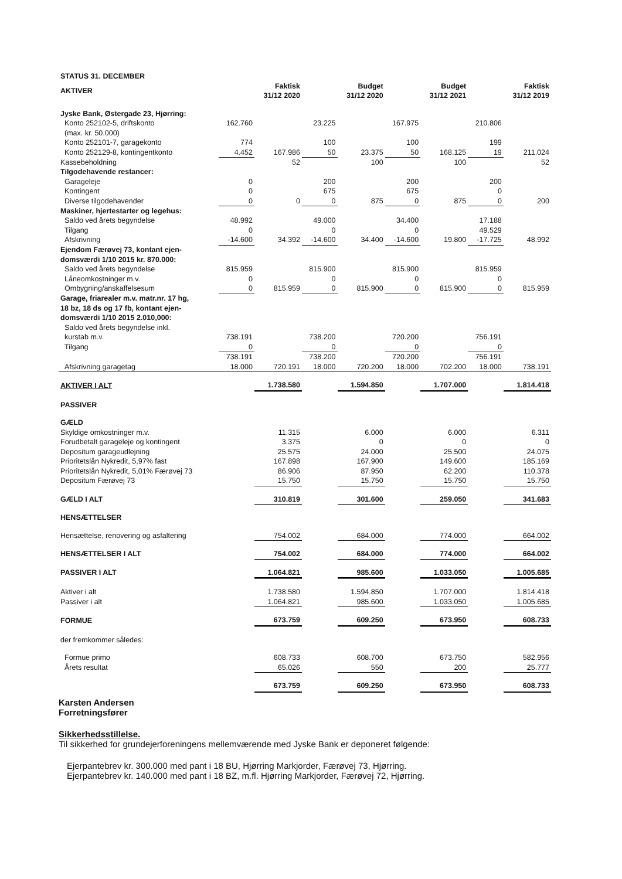| STATUS 31. DECEMBER | | | | | | | | |
| AKTIVER | | Faktisk 31/12 2020 | | Budget 31/12 2020 | | Budget 31/12 2021 | | Faktisk 31/12 2019 |
| Jyske Bank, Østergade 23, Hjørring: | | | | | | | | |
| Konto 252102-5, driftskonto | 162.760 | | 23.225 | | 167.975 | | 210.806 | |
| (max. kr. 50.000) | | | | | | | | |
| Konto 252101-7, garagekonto | 774 | | 100 | | 100 | | 199 | |
| Konto 252129-8, kontingentkonto | 4.452 | 167.986 | 50 | 23.375 | 50 | 168.125 | 19 | 211.024 |
| Kassebeholdning | | 52 | | 100 | | 100 | | 52 |
| Tilgodehavende restancer: | | | | | | | | |
| Garageleje | 0 | | 200 | | 200 | | 200 | |
| Kontingent | 0 | | 675 | | 675 | | 0 | |
| Diverse tilgodehavender | 0 | 0 | 0 | 875 | 0 | 875 | 0 | 200 |
| Maskiner, hjertestarter og legehus: | | | | | | | | |
| Saldo ved årets begyndelse | 48.992 | | 49.000 | | 34.400 | | 17.188 | |
| Tilgang | 0 | | 0 | | 0 | | 49.529 | |
| Afskrivning | -14.600 | 34.392 | -14.600 | 34.400 | -14.600 | 19.800 | -17.725 | 48.992 |
| Ejendom Færøvej 73, kontant ejen- domsværdi 1/10 2015 kr. 870.000: | | | | | | | | |
| Saldo ved årets begyndelse | 815.959 | | 815.900 | | 815.900 | | 815.959 | |
| Låneomkostninger m.v. | 0 | | 0 | | 0 | | 0 | |
| Ombygning/anskaffelsesum | 0 | 815.959 | 0 | 815.900 | 0 | 815.900 | 0 | 815.959 |
| Garage, friarealer m.v. matr.nr. 17 hg, 18 bz, 18 ds og 17 fb, kontant ejen- domsværdi 1/10 2015 2.010,000: | | | | | | | | |
| Saldo ved årets begyndelse inkl. kurstab m.v. | 738.191 | | 738.200 | | 720.200 | | 756.191 | |
| Tilgang | 0 | | 0 | | 0 | | 0 | |
| | 738.191 | | 738.200 | | 720.200 | | 756.191 | |
| Afskrivning garagetag | 18.000 | 720.191 | 18.000 | 720.200 | 18.000 | 702.200 | 18.000 | 738.191 |
| AKTIVER I ALT | | 1.738.580 | | 1.594.850 | | 1.707.000 | | 1.814.418 |
| PASSIVER | | | | | | | | |
| GÆLD | | | | | | | | |
| Skyldige omkostninger m.v. | | 11.315 | | 6.000 | | 6.000 | | 6.311 |
| Forudbetalt garageleje og kontingent | | 3.375 | | 0 | | 0 | | 0 |
| Depositum garageudlejning | | 25.575 | | 24.000 | | 25.500 | | 24.075 |
| Prioritetslån Nykredit, 5,97% fast | | 167.898 | | 167.900 | | 149.600 | | 185.169 |
| Prioritetslån Nykredit, 5,01% Færøvej 73 | | 86.906 | | 87.950 | | 62.200 | | 110.378 |
| Depositum Færøvej 73 | | 15.750 | | 15.750 | | 15.750 | | 15.750 |
| GÆLD I ALT | | 310.819 | | 301.600 | | 259.050 | | 341.683 |
| HENSÆTTELSER | | | | | | | | |
| Hensættelse, renovering og asfaltering | | 754.002 | | 684.000 | | 774.000 | | 664.002 |
| HENSÆTTELSER I ALT | | 754.002 | | 684.000 | | 774.000 | | 664.002 |
| PASSIVER I ALT | | 1.064.821 | | 985.600 | | 1.033.050 | | 1.005.685 |
| Aktiver i alt | | 1.738.580 | | 1.594.850 | | 1.707.000 | | 1.814.418 |
| Passiver i alt | | 1.064.821 | | 985.600 | | 1.033.050 | | 1.005.685 |
| FORMUE | | 673.759 | | 609.250 | | 673.950 | | 608.733 |
| der fremkommer således: | | | | | | | | |
| Formue primo | | 608.733 | | 608.700 | | 673.750 | | 582.956 |
| Årets resultat | | 65.026 | | 550 | | 200 | | 25.777 |
| | | 673.759 | | 609.250 | | 673.950 | | 608.733 |
Karsten Andersen
Forretningsfører
Sikkerhedsstillelse.
Til sikkerhed for grundejerforeningens mellemværende med Jyske Bank er deponeret følgende:
Ejerpantebrev kr. 300.000 med pant i 18 BU, Hjørring Markjorder, Færøvej 73, Hjørring.
Ejerpantebrev kr. 140.000 med pant i 18 BZ, m.fl. Hjørring Markjorder, Færøvej 72, Hjørring.